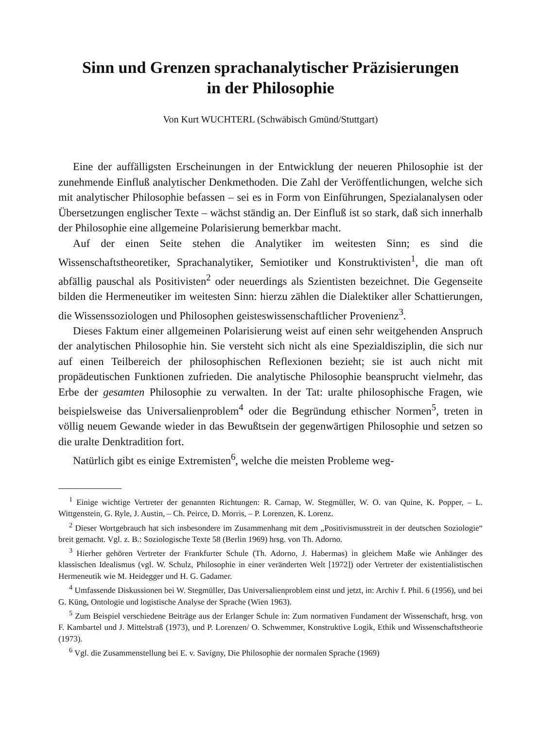Sinn und Grenzen sprachanalytischer Präzisierungen
in der Philosophie
Von Kurt WUCHTERL (Schwäbisch Gmünd/Stuttgart)
Eine der auffälligsten Erscheinungen in der Entwicklung der neueren Philosophie ist der zunehmende Einfluß analytischer Denkmethoden. Die Zahl der Veröffentlichungen, welche sich mit analytischer Philosophie befassen – sei es in Form von Einführungen, Spezialanalysen oder Übersetzungen englischer Texte – wächst ständig an. Der Einfluß ist so stark, daß sich innerhalb der Philosophie eine allgemeine Polarisierung bemerkbar macht.
Auf der einen Seite stehen die Analytiker im weitesten Sinn; es sind die Wissenschaftstheoretiker, Sprachanalytiker, Semiotiker und Konstruktivisten<sup>1</sup>, die man oft abfällig pauschal als Positivisten<sup>2</sup> oder neuerdings als Szientisten bezeichnet. Die Gegenseite bilden die Hermeneutiker im weitesten Sinn: hierzu zählen die Dialektiker aller Schattierungen, die Wissenssoziologen und Philosophen geisteswissenschaftlicher Provenienz<sup>3</sup>.
Dieses Faktum einer allgemeinen Polarisierung weist auf einen sehr weitgehenden Anspruch der analytischen Philosophie hin. Sie versteht sich nicht als eine Spezialdisziplin, die sich nur auf einen Teilbereich der philosophischen Reflexionen bezieht; sie ist auch nicht mit propädeutischen Funktionen zufrieden. Die analytische Philosophie beansprucht vielmehr, das Erbe der gesamten Philosophie zu verwalten. In der Tat: uralte philosophische Fragen, wie beispielsweise das Universalienproblem<sup>4</sup> oder die Begründung ethischer Normen<sup>5</sup>, treten in völlig neuem Gewande wieder in das Bewußtsein der gegenwärtigen Philosophie und setzen so die uralte Denktradition fort.
Natürlich gibt es einige Extremisten<sup>6</sup>, welche die meisten Probleme weg-
<sup>1</sup> Einige wichtige Vertreter der genannten Richtungen: R. Carnap, W. Stegmüller, W. O. van Quine, K. Popper, – L. Wittgenstein, G. Ryle, J. Austin, – Ch. Peirce, D. Morris, – P. Lorenzen, K. Lorenz.
<sup>2</sup> Dieser Wortgebrauch hat sich insbesondere im Zusammenhang mit dem „Positivismusstreit in der deutschen Soziologie“ breit gemacht. Vgl. z. B.: Soziologische Texte 58 (Berlin 1969) hrsg. von Th. Adorno.
<sup>3</sup> Hierher gehören Vertreter der Frankfurter Schule (Th. Adorno, J. Habermas) in gleichem Maße wie Anhänger des klassischen Idealismus (vgl. W. Schulz, Philosophie in einer veränderten Welt [1972]) oder Vertreter der existentialistischen Hermeneutik wie M. Heidegger und H. G. Gadamer.
<sup>4</sup> Umfassende Diskussionen bei W. Stegmüller, Das Universalienproblem einst und jetzt, in: Archiv f. Phil. 6 (1956), und bei G. Küng, Ontologie und logistische Analyse der Sprache (Wien 1963).
<sup>5</sup> Zum Beispiel verschiedene Beiträge aus der Erlanger Schule in: Zum normativen Fundament der Wissenschaft, hrsg. von F. Kambartel und J. Mittelstraß (1973), und P. Lorenzen/ O. Schwemmer, Konstruktive Logik, Ethik und Wissenschaftstheorie (1973).
<sup>6</sup> Vgl. die Zusammenstellung bei E. v. Savigny, Die Philosophie der normalen Sprache (1969)